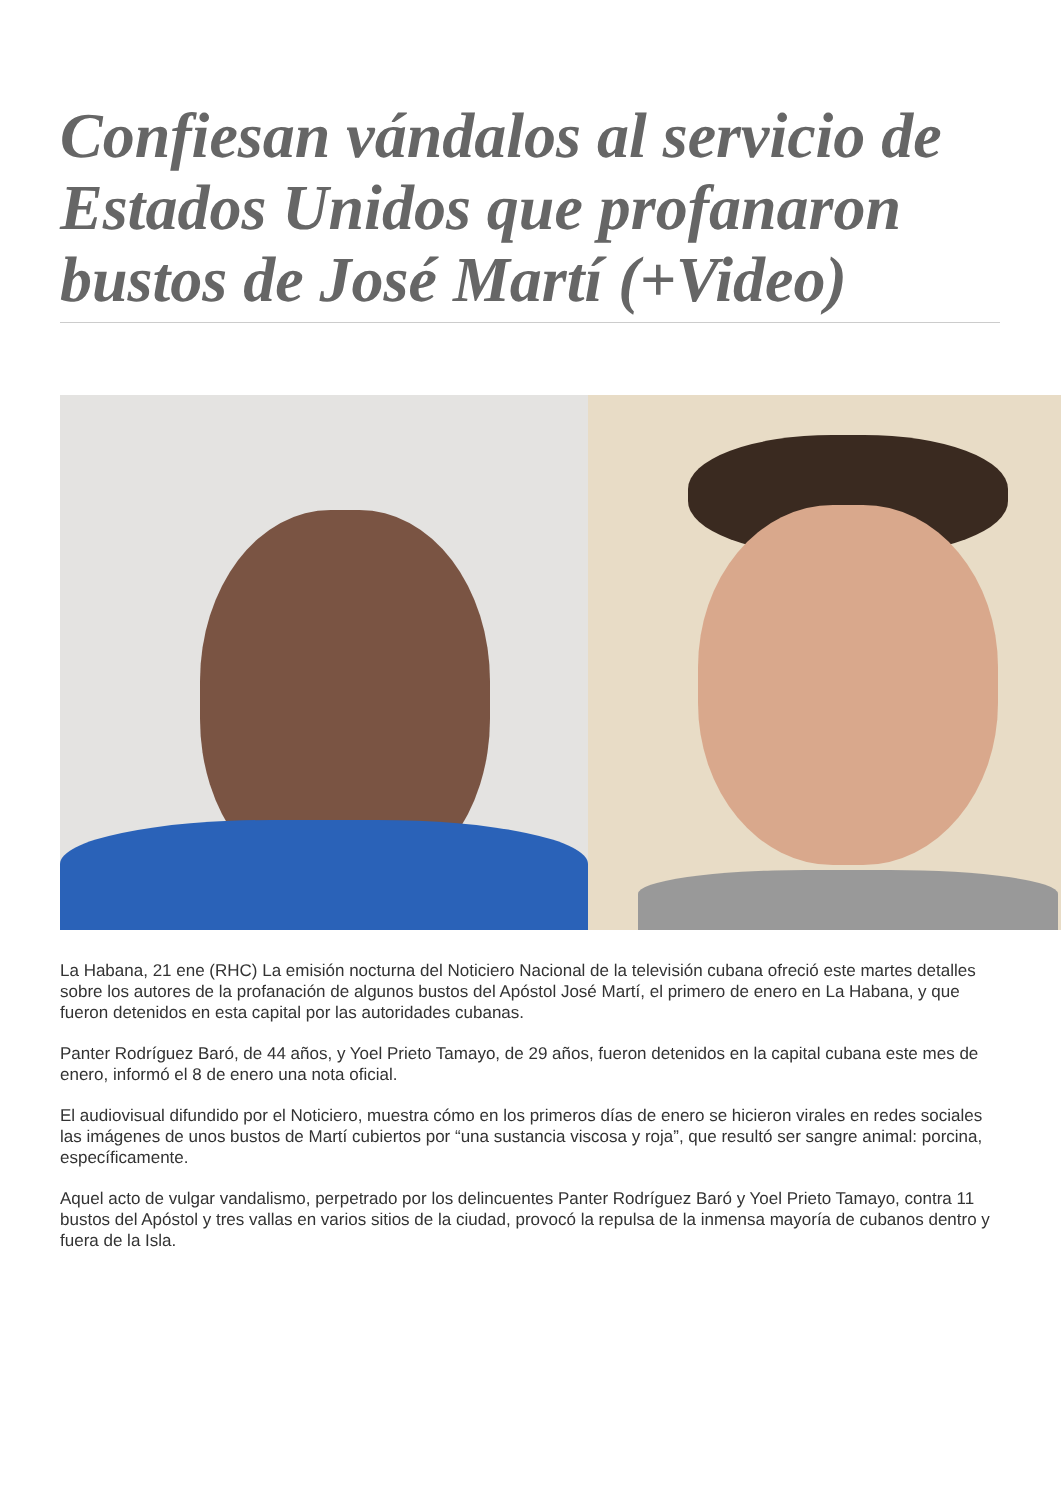Confiesan vándalos al servicio de Estados Unidos que profanaron bustos de José Martí (+Video)
La Habana, 21 ene (RHC) La emisión nocturna del Noticiero Nacional de la televisión cubana ofreció este martes detalles sobre los autores de la profanación de algunos bustos del Apóstol José Martí, el primero de enero en La Habana, y que fueron detenidos en esta capital por las autoridades cubanas.
Panter Rodríguez Baró, de 44 años, y Yoel Prieto Tamayo, de 29 años, fueron detenidos en la capital cubana este mes de enero, informó el 8 de enero una nota oficial.
El audiovisual difundido por el Noticiero, muestra cómo en los primeros días de enero se hicieron virales en redes sociales las imágenes de unos bustos de Martí cubiertos por “una sustancia viscosa y roja”, que resultó ser sangre animal: porcina, específicamente.
Aquel acto de vulgar vandalismo, perpetrado por los delincuentes Panter Rodríguez Baró y Yoel Prieto Tamayo, contra 11 bustos del Apóstol y tres vallas en varios sitios de la ciudad, provocó la repulsa de la inmensa mayoría de cubanos dentro y fuera de la Isla.